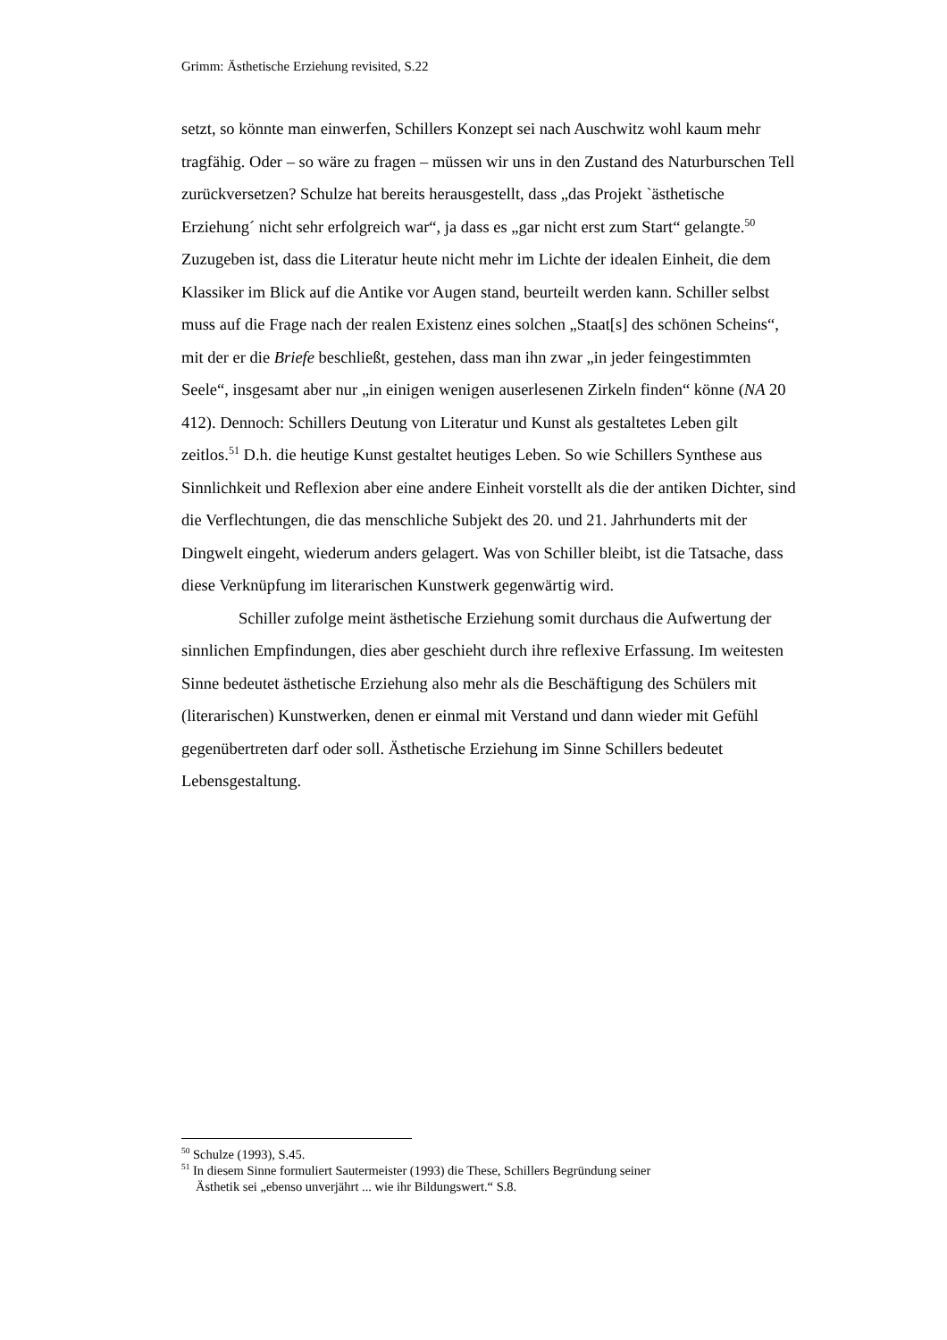Grimm: Ästhetische Erziehung revisited, S.22
setzt, so könnte man einwerfen, Schillers Konzept sei nach Auschwitz wohl kaum mehr tragfähig. Oder – so wäre zu fragen – müssen wir uns in den Zustand des Naturburschen Tell zurückversetzen? Schulze hat bereits herausgestellt, dass „das Projekt `ästhetische Erziehung´ nicht sehr erfolgreich war“, ja dass es „gar nicht erst zum Start“ gelangte.<sup>50</sup> Zuzugeben ist, dass die Literatur heute nicht mehr im Lichte der idealen Einheit, die dem Klassiker im Blick auf die Antike vor Augen stand, beurteilt werden kann. Schiller selbst muss auf die Frage nach der realen Existenz eines solchen „Staat[s] des schönen Scheins“, mit der er die Briefe beschließt, gestehen, dass man ihn zwar „in jeder feingestimmten Seele“, insgesamt aber nur „in einigen wenigen auserlesenen Zirkeln finden“ könne (NA 20 412). Dennoch: Schillers Deutung von Literatur und Kunst als gestaltetes Leben gilt zeitlos.<sup>51</sup> D.h. die heutige Kunst gestaltet heutiges Leben. So wie Schillers Synthese aus Sinnlichkeit und Reflexion aber eine andere Einheit vorstellt als die der antiken Dichter, sind die Verflechtungen, die das menschliche Subjekt des 20. und 21. Jahrhunderts mit der Dingwelt eingeht, wiederum anders gelagert. Was von Schiller bleibt, ist die Tatsache, dass diese Verknüpfung im literarischen Kunstwerk gegenwärtig wird.
Schiller zufolge meint ästhetische Erziehung somit durchaus die Aufwertung der sinnlichen Empfindungen, dies aber geschieht durch ihre reflexive Erfassung. Im weitesten Sinne bedeutet ästhetische Erziehung also mehr als die Beschäftigung des Schülers mit (literarischen) Kunstwerken, denen er einmal mit Verstand und dann wieder mit Gefühl gegenübertreten darf oder soll. Ästhetische Erziehung im Sinne Schillers bedeutet Lebensgestaltung.
<sup>50</sup> Schulze (1993), S.45.
<sup>51</sup> In diesem Sinne formuliert Sautermeister (1993) die These, Schillers Begründung seiner
Ästhetik sei „ebenso unverjährt ... wie ihr Bildungswert.“ S.8.